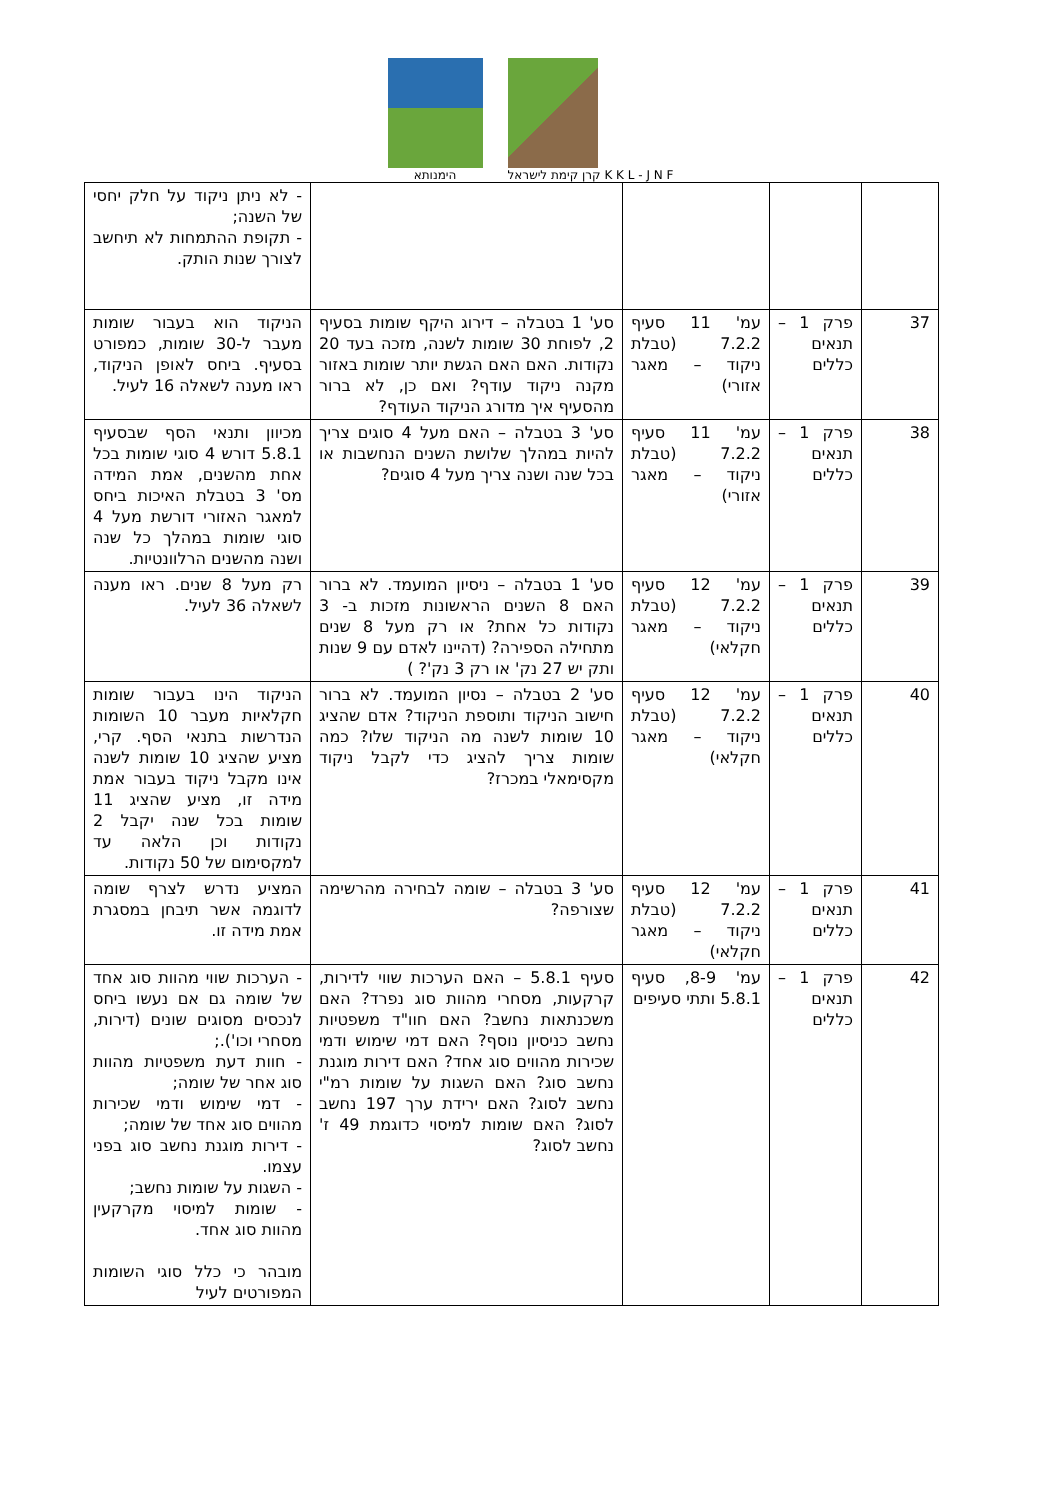הימנותא
קרן קימת לישראל K K L - J N F
| | | | | - לא ניתן ניקוד על חלק יחסי של השנה; - תקופת ההתמחות לא תיחשב לצורך שנות הותק. |
| 37 | פרק 1 – תנאים כללים | עמ' 11 סעיף 7.2.2 (טבלת ניקוד – מאגר אזורי) | סע' 1 בטבלה – דירוג היקף שומות בסעיף 2, לפוחת 30 שומות לשנה, מזכה בעד 20 נקודות. האם האם הגשת יותר שומות באזור מקנה ניקוד עודף? ואם כן, לא ברור מהסעיף איך מדורג הניקוד העודף? | הניקוד הוא בעבור שומות מעבר ל-30 שומות, כמפורט בסעיף. ביחס לאופן הניקוד, ראו מענה לשאלה 16 לעיל. |
| 38 | פרק 1 – תנאים כללים | עמ' 11 סעיף 7.2.2 (טבלת ניקוד – מאגר אזורי) | סע' 3 בטבלה – האם מעל 4 סוגים צריך להיות במהלך שלושת השנים הנחשבות או בכל שנה ושנה צריך מעל 4 סוגים? | מכיוון ותנאי הסף שבסעיף 5.8.1 דורש 4 סוגי שומות בכל אחת מהשנים, אמת המידה מס' 3 בטבלת האיכות ביחס למאגר האזורי דורשת מעל 4 סוגי שומות במהלך כל שנה ושנה מהשנים הרלוונטיות. |
| 39 | פרק 1 – תנאים כללים | עמ' 12 סעיף 7.2.2 (טבלת ניקוד – מאגר חקלאי) | סע' 1 בטבלה – ניסיון המועמד. לא ברור האם 8 השנים הראשונות מזכות ב- 3 נקודות כל אחת? או רק מעל 8 שנים מתחילה הספירה? (דהיינו לאדם עם 9 שנות ותק יש 27 נק' או רק 3 נק'? ) | רק מעל 8 שנים. ראו מענה לשאלה 36 לעיל. |
| 40 | פרק 1 – תנאים כללים | עמ' 12 סעיף 7.2.2 (טבלת ניקוד – מאגר חקלאי) | סע' 2 בטבלה – נסיון המועמד. לא ברור חישוב הניקוד ותוספת הניקוד? אדם שהציג 10 שומות לשנה מה הניקוד שלו? כמה שומות צריך להציג כדי לקבל ניקוד מקסימאלי במכרז? | הניקוד הינו בעבור שומות חקלאיות מעבר 10 השומות הנדרשות בתנאי הסף. קרי, מציע שהציג 10 שומות לשנה אינו מקבל ניקוד בעבור אמת מידה זו, מציע שהציג 11 שומות בכל שנה יקבל 2 נקודות וכן הלאה עד למקסימום של 50 נקודות. |
| 41 | פרק 1 – תנאים כללים | עמ' 12 סעיף 7.2.2 (טבלת ניקוד – מאגר חקלאי) | סע' 3 בטבלה – שומה לבחירה מהרשימה שצורפה? | המציע נדרש לצרף שומה לדוגמה אשר תיבחן במסגרת אמת מידה זו. |
| 42 | פרק 1 – תנאים כללים | עמ' 8-9, סעיף 5.8.1 ותתי סעיפים | סעיף 5.8.1 – האם הערכות שווי לדירות, קרקעות, מסחרי מהוות סוג נפרד? האם משכנתאות נחשב? האם חוו"ד משפטיות נחשב כניסיון נוסף? האם דמי שימוש ודמי שכירות מהווים סוג אחד? האם דירות מוגנת נחשב סוג? האם השגות על שומות רמ"י נחשב לסוג? האם ירידת ערך 197 נחשב לסוג? האם שומות למיסוי כדוגמת 49 ז' נחשב לסוג? | - הערכות שווי מהוות סוג אחד של שומה גם אם נעשו ביחס לנכסים מסוגים שונים (דירות, מסחרי וכו').; - חוות דעת משפטיות מהוות סוג אחר של שומה; - דמי שימוש ודמי שכירות מהווים סוג אחד של שומה; - דירות מוגנת נחשב סוג בפני עצמו. - השגות על שומות נחשב; - שומות למיסוי מקרקעין מהוות סוג אחד. מובהר כי כלל סוגי השומות המפורטים לעיל |